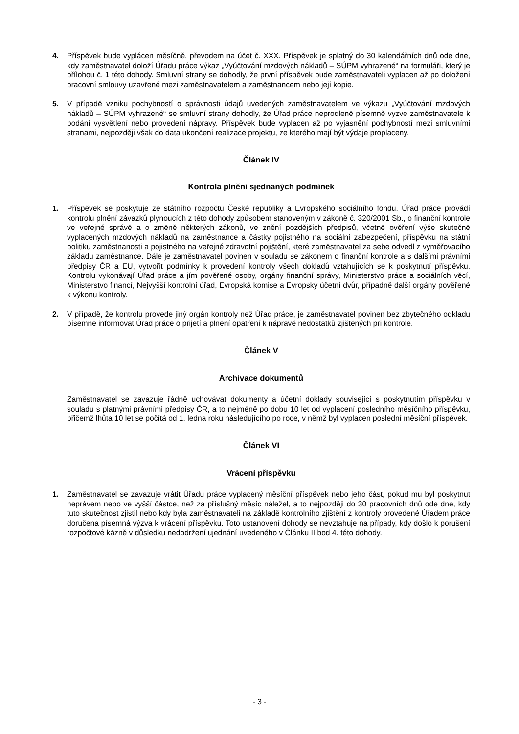4. Příspěvek bude vyplácen měsíčně, převodem na účet č. XXX. Příspěvek je splatný do 30 kalendářních dnů ode dne, kdy zaměstnavatel doloží Úřadu práce výkaz „Vyúčtování mzdových nákladů – SÚPM vyhrazené“ na formuláři, který je přílohou č. 1 této dohody. Smluvní strany se dohodly, že první příspěvek bude zaměstnavateli vyplacen až po doložení pracovní smlouvy uzavřené mezi zaměstnavatelem a zaměstnancem nebo její kopie.
5. V případě vzniku pochybností o správnosti údajů uvedených zaměstnavatelem ve výkazu „Vyúčtování mzdových nákladů – SÚPM vyhrazené“ se smluvní strany dohodly, že Úřad práce neprodleně písemně vyzve zaměstnavatele k podání vysvětlení nebo provedení nápravy. Příspěvek bude vyplacen až po vyjasnění pochybností mezi smluvními stranami, nejpozději však do data ukončení realizace projektu, ze kterého mají být výdaje proplaceny.
Článek IV
Kontrola plnění sjednaných podmínek
1. Příspěvek se poskytuje ze státního rozpočtu České republiky a Evropského sociálního fondu. Úřad práce provádí kontrolu plnění závazků plynoucích z této dohody způsobem stanoveným v zákoně č. 320/2001 Sb., o finanční kontrole ve veřejné správě a o změně některých zákonů, ve znění pozdějších předpisů, včetně ověření výše skutečně vyplacených mzdových nákladů na zaměstnance a částky pojistného na sociální zabezpečení, příspěvku na státní politiku zaměstnanosti a pojistného na veřejné zdravotní pojištění, které zaměstnavatel za sebe odvedl z vyměřovacího základu zaměstnance. Dále je zaměstnavatel povinen v souladu se zákonem o finanční kontrole a s dalšími právními předpisy ČR a EU, vytvořit podmínky k provedení kontroly všech dokladů vztahujících se k poskytnutí příspěvku. Kontrolu vykonávají Úřad práce a jím pověřené osoby, orgány finanční správy, Ministerstvo práce a sociálních věcí, Ministerstvo financí, Nejvyšší kontrolní úřad, Evropská komise a Evropský účetní dvůr, případně další orgány pověřené k výkonu kontroly.
2. V případě, že kontrolu provede jiný orgán kontroly než Úřad práce, je zaměstnavatel povinen bez zbytečného odkladu písemně informovat Úřad práce o přijetí a plnění opatření k nápravě nedostatků zjištěných při kontrole.
Článek V
Archivace dokumentů
Zaměstnavatel se zavazuje řádně uchovávat dokumenty a účetní doklady související s poskytnutím příspěvku v souladu s platnými právními předpisy ČR, a to nejméně po dobu 10 let od vyplacení posledního měsíčního příspěvku, přičemž lhůta 10 let se počítá od 1. ledna roku následujícího po roce, v němž byl vyplacen poslední měsíční příspěvek.
Článek VI
Vrácení příspěvku
1. Zaměstnavatel se zavazuje vrátit Úřadu práce vyplacený měsíční příspěvek nebo jeho část, pokud mu byl poskytnut neprávem nebo ve vyšší částce, než za příslušný měsíc náležel, a to nejpozději do 30 pracovních dnů ode dne, kdy tuto skutečnost zjistil nebo kdy byla zaměstnavateli na základě kontrolního zjištění z kontroly provedené Úřadem práce doručena písemná výzva k vrácení příspěvku. Toto ustanovení dohody se nevztahuje na případy, kdy došlo k porušení rozpočtové kázně v důsledku nedodržení ujednání uvedeného v Článku II bod 4. této dohody.
- 3 -